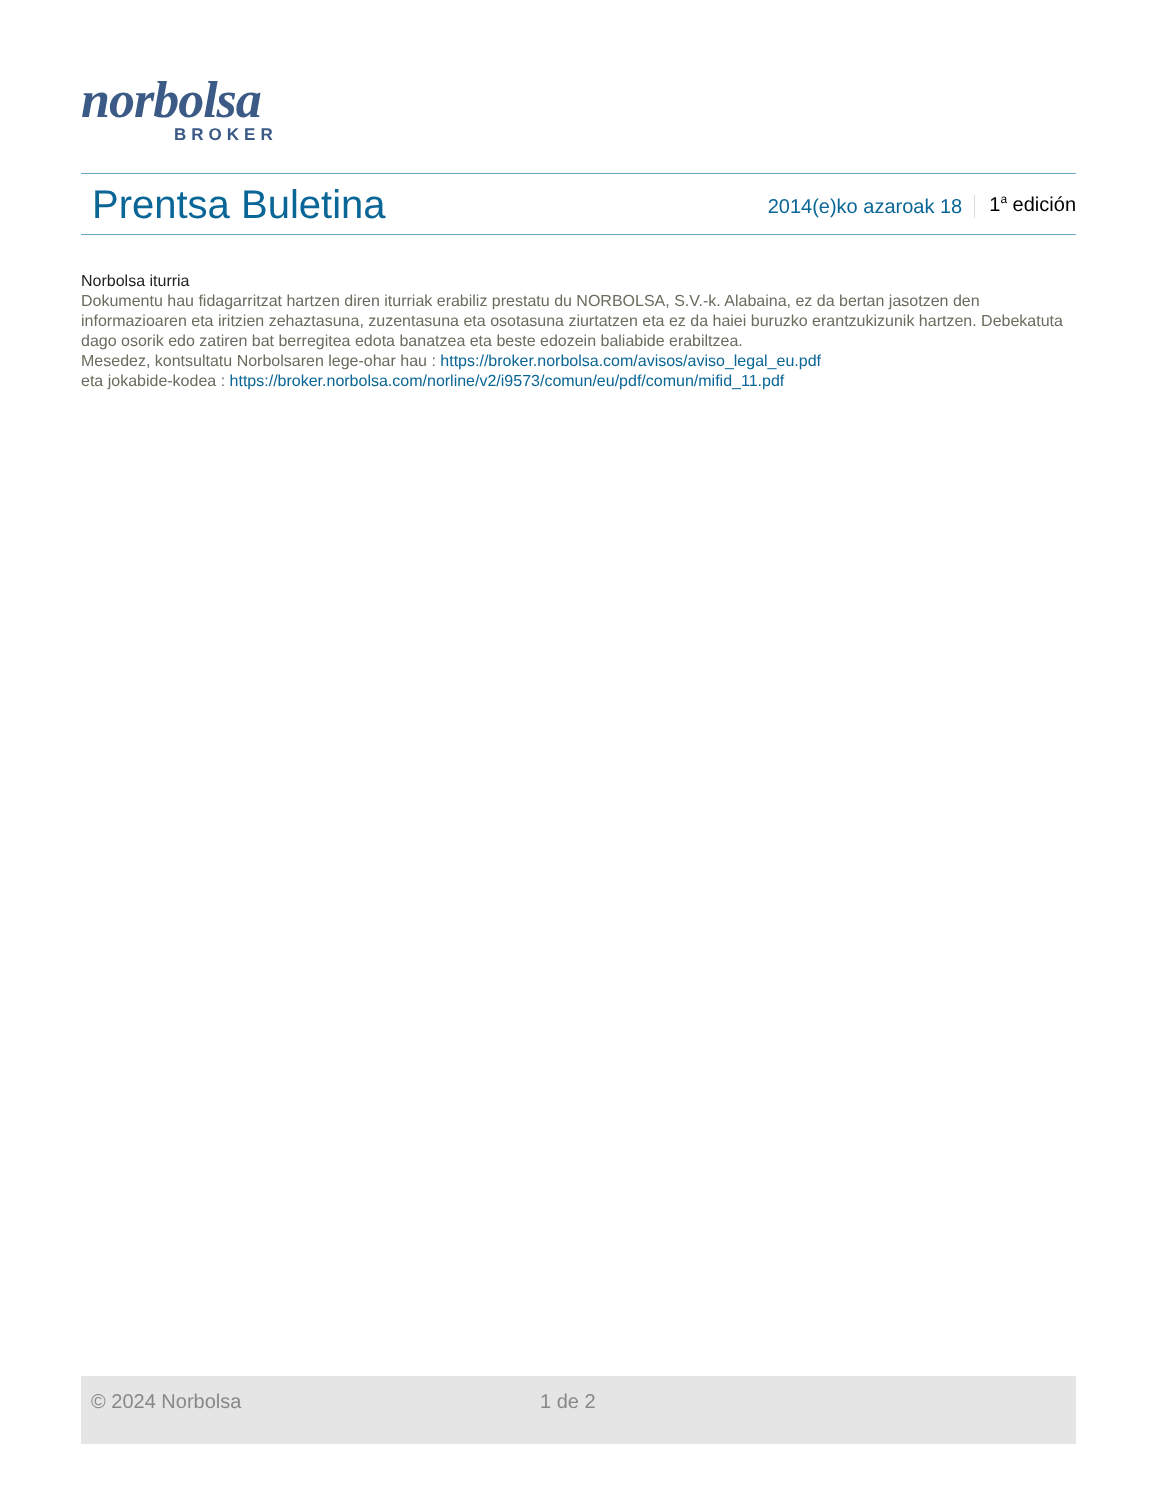norbolsa
BROKER
Prentsa Buletina
2014(e)ko azaroak 18
1<sup>a</sup> edición
Norbolsa iturria
Dokumentu hau fidagarritzat hartzen diren iturriak erabiliz prestatu du NORBOLSA, S.V.-k. Alabaina, ez da bertan jasotzen den informazioaren eta iritzien zehaztasuna, zuzentasuna eta osotasuna ziurtatzen eta ez da haiei buruzko erantzukizunik hartzen. Debekatuta dago osorik edo zatiren bat berregitea edota banatzea eta beste edozein baliabide erabiltzea.
Mesedez, kontsultatu Norbolsaren lege-ohar hau : https://broker.norbolsa.com/avisos/aviso_legal_eu.pdf
eta jokabide-kodea : https://broker.norbolsa.com/norline/v2/i9573/comun/eu/pdf/comun/mifid_11.pdf
© 2024 Norbolsa 1 de 2